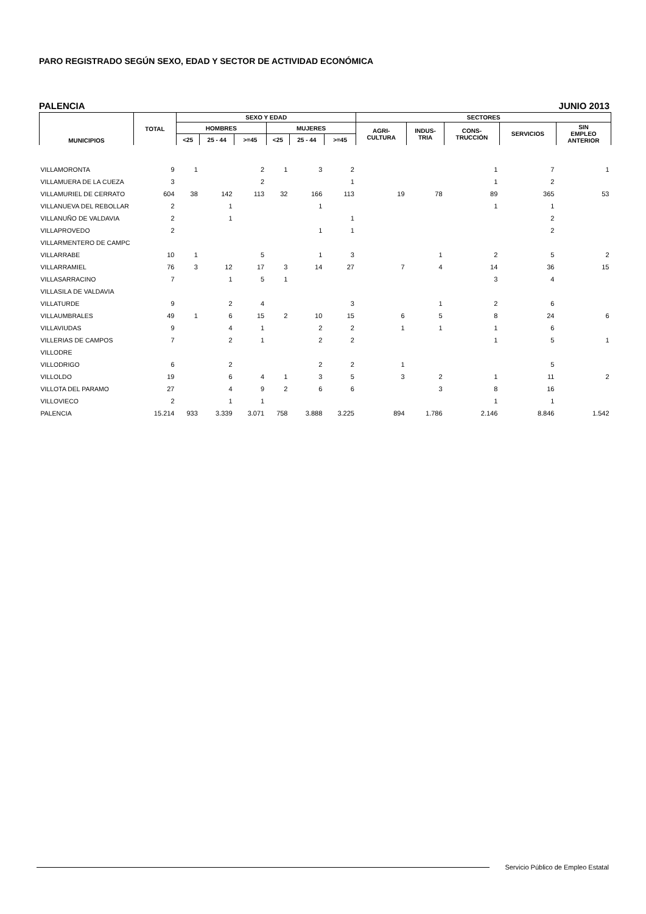PARO REGISTRADO SEGÚN SEXO, EDAD Y SECTOR DE ACTIVIDAD ECONÓMICA
PALENCIA JUNIO 2013
| MUNICIPIOS | TOTAL | SEXO Y EDAD | | | | | | SECTORES | | | | |
| --- | --- | --- | --- | --- | --- | --- | --- | --- | --- | --- | --- | --- |
| | | HOMBRES | | | MUJERES | | | AGRI- CULTURA | INDUS- TRIA | CONS- TRUCCIÓN | SERVICIOS | SIN EMPLEO ANTERIOR |
| | | <25 | 25 - 44 | >=45 | <25 | 25 - 44 | >=45 | | | | | |
| VILLAMORONTA | 9 | 1 | | 2 | 1 | 3 | 2 | | | 1 | 7 | 1 |
| VILLAMUERA DE LA CUEZA | 3 | | | 2 | | | 1 | | | 1 | 2 | |
| VILLAMURIEL DE CERRATO | 604 | 38 | 142 | 113 | 32 | 166 | 113 | 19 | 78 | 89 | 365 | 53 |
| VILLANUEVA DEL REBOLLAR | 2 | | 1 | | | 1 | | | | 1 | 1 | |
| VILLANUÑO DE VALDAVIA | 2 | | 1 | | | | 1 | | | | 2 | |
| VILLAPROVEDO | 2 | | | | | 1 | 1 | | | | 2 | |
| VILLARMENTERO DE CAMPC | | | | | | | | | | | | |
| VILLARRABE | 10 | 1 | | 5 | | 1 | 3 | | 1 | 2 | 5 | 2 |
| VILLARRAMIEL | 76 | 3 | 12 | 17 | 3 | 14 | 27 | 7 | 4 | 14 | 36 | 15 |
| VILLASARRACINO | 7 | | 1 | 5 | 1 | | | | | 3 | 4 | |
| VILLASILA DE VALDAVIA | | | | | | | | | | | | |
| VILLATURDE | 9 | | 2 | 4 | | | 3 | | 1 | 2 | 6 | |
| VILLAUMBRALES | 49 | 1 | 6 | 15 | 2 | 10 | 15 | 6 | 5 | 8 | 24 | 6 |
| VILLAVIUDAS | 9 | | 4 | 1 | | 2 | 2 | 1 | 1 | 1 | 6 | |
| VILLERIAS DE CAMPOS | 7 | | 2 | 1 | | 2 | 2 | | | 1 | 5 | 1 |
| VILLODRE | | | | | | | | | | | | |
| VILLODRIGO | 6 | | 2 | | | 2 | 2 | 1 | | | 5 | |
| VILLOLDO | 19 | | 6 | 4 | 1 | 3 | 5 | 3 | 2 | 1 | 11 | 2 |
| VILLOTA DEL PARAMO | 27 | | 4 | 9 | 2 | 6 | 6 | | 3 | 8 | 16 | |
| VILLOVIECO | 2 | | 1 | 1 | | | | | | 1 | 1 | |
| PALENCIA | 15.214 | 933 | 3.339 | 3.071 | 758 | 3.888 | 3.225 | 894 | 1.786 | 2.146 | 8.846 | 1.542 |
Servicio Público de Empleo Estatal